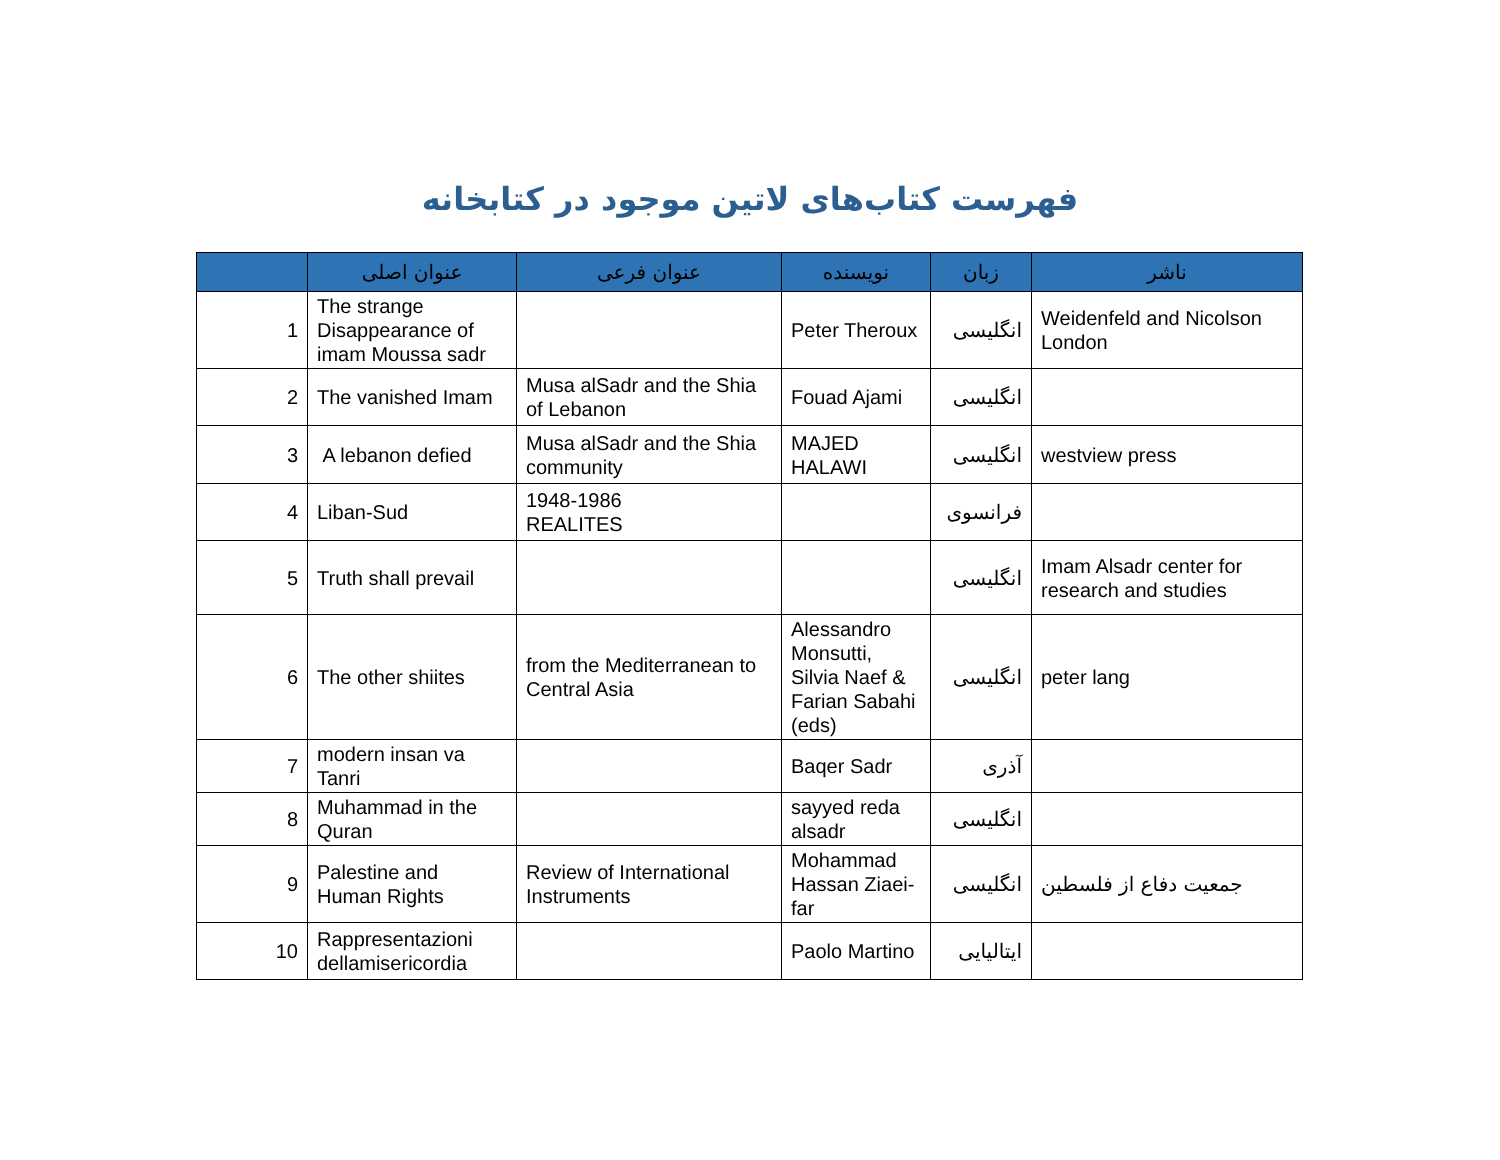فهرست کتاب‌های لاتین موجود در کتابخانه
| | عنوان اصلی | عنوان فرعی | نویسنده | زبان | ناشر |
| --- | --- | --- | --- | --- | --- |
| 1 | The strange Disappearance of imam Moussa sadr | | Peter Theroux | انگلیسی | Weidenfeld and Nicolson London |
| 2 | The vanished Imam | Musa alSadr and the Shia of Lebanon | Fouad Ajami | انگلیسی | |
| 3 | A lebanon defied | Musa alSadr and the Shia community | MAJED HALAWI | انگلیسی | westview press |
| 4 | Liban-Sud | 1948-1986 REALITES | | فرانسوی | |
| 5 | Truth shall prevail | | | انگلیسی | Imam Alsadr center for research and studies |
| 6 | The other shiites | from the Mediterranean to Central Asia | Alessandro Monsutti, Silvia Naef & Farian Sabahi (eds) | انگلیسی | peter lang |
| 7 | modern insan va Tanri | | Baqer Sadr | آذری | |
| 8 | Muhammad in the Quran | | sayyed reda alsadr | انگلیسی | |
| 9 | Palestine and Human Rights | Review of International Instruments | Mohammad Hassan Ziaei-far | انگلیسی | جمعیت دفاع از فلسطین |
| 10 | Rappresentazioni dellamisericordia | | Paolo Martino | ایتالیایی | |